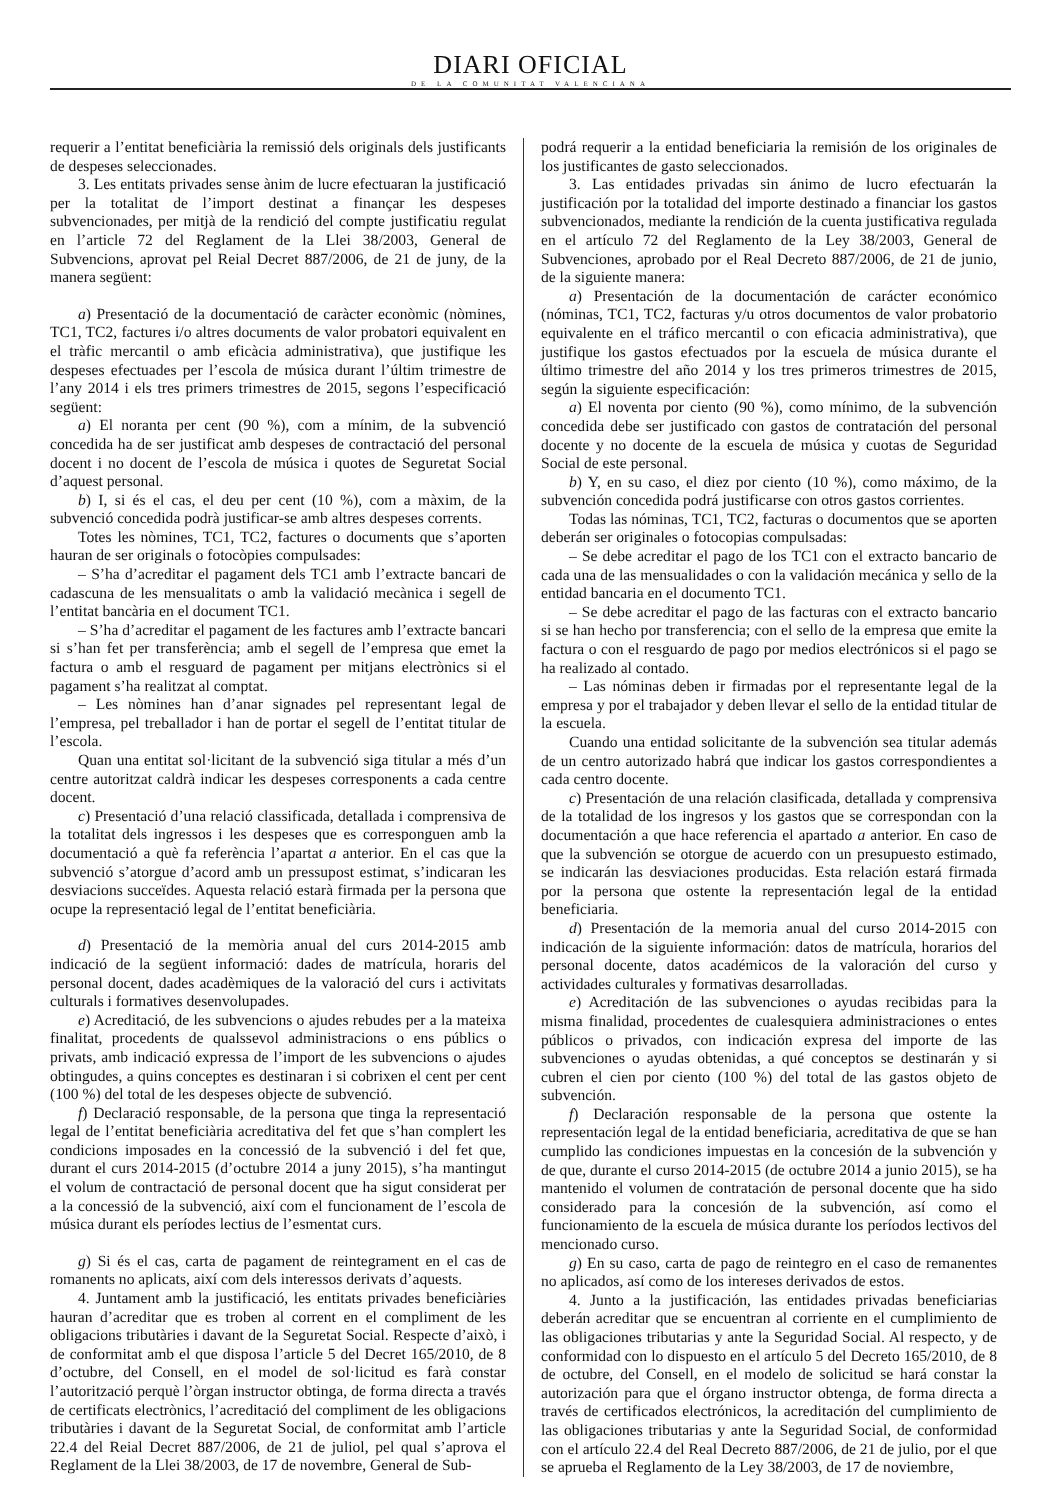DIARI OFICIAL
DE LA COMUNITAT VALENCIANA
requerir a l’entitat beneficiària la remissió dels originals dels justificants de despeses seleccionades.
3. Les entitats privades sense ànim de lucre efectuaran la justificació per la totalitat de l’import destinat a finançar les despeses subvencionades, per mitjà de la rendició del compte justificatiu regulat en l’article 72 del Reglament de la Llei 38/2003, General de Subvencions, aprovat pel Reial Decret 887/2006, de 21 de juny, de la manera següent:
a) Presentació de la documentació de caràcter econòmic (nòmines, TC1, TC2, factures i/o altres documents de valor probatori equivalent en el tràfic mercantil o amb eficàcia administrativa), que justifique les despeses efectuades per l’escola de música durant l’últim trimestre de l’any 2014 i els tres primers trimestres de 2015, segons l’especificació següent:
a) El noranta per cent (90 %), com a mínim, de la subvenció concedida ha de ser justificat amb despeses de contractació del personal docent i no docent de l’escola de música i quotes de Seguretat Social d’aquest personal.
b) I, si és el cas, el deu per cent (10 %), com a màxim, de la subvenció concedida podrà justificar-se amb altres despeses corrents.
Totes les nòmines, TC1, TC2, factures o documents que s’aporten hauran de ser originals o fotocòpies compulsades:
– S’ha d’acreditar el pagament dels TC1 amb l’extracte bancari de cadascuna de les mensualitats o amb la validació mecànica i segell de l’entitat bancària en el document TC1.
– S’ha d’acreditar el pagament de les factures amb l’extracte bancari si s’han fet per transferència; amb el segell de l’empresa que emet la factura o amb el resguard de pagament per mitjans electrònics si el pagament s’ha realitzat al comptat.
– Les nòmines han d’anar signades pel representant legal de l’empresa, pel treballador i han de portar el segell de l’entitat titular de l’escola.
Quan una entitat sol·licitant de la subvenció siga titular a més d’un centre autoritzat caldrà indicar les despeses corresponents a cada centre docent.
c) Presentació d’una relació classificada, detallada i comprensiva de la totalitat dels ingressos i les despeses que es corresponguen amb la documentació a què fa referència l’apartat a anterior. En el cas que la subvenció s’atorgue d’acord amb un pressupost estimat, s’indicaran les desviacions succeïdes. Aquesta relació estarà firmada per la persona que ocupe la representació legal de l’entitat beneficiària.
d) Presentació de la memòria anual del curs 2014-2015 amb indicació de la següent informació: dades de matrícula, horaris del personal docent, dades acadèmiques de la valoració del curs i activitats culturals i formatives desenvolupades.
e) Acreditació, de les subvencions o ajudes rebudes per a la mateixa finalitat, procedents de qualssevol administracions o ens públics o privats, amb indicació expressa de l’import de les subvencions o ajudes obtingudes, a quins conceptes es destinaran i si cobrixen el cent per cent (100 %) del total de les despeses objecte de subvenció.
f) Declaració responsable, de la persona que tinga la representació legal de l’entitat beneficiària acreditativa del fet que s’han complert les condicions imposades en la concessió de la subvenció i del fet que, durant el curs 2014-2015 (d’octubre 2014 a juny 2015), s’ha mantingut el volum de contractació de personal docent que ha sigut considerat per a la concessió de la subvenció, així com el funcionament de l’escola de música durant els períodes lectius de l’esmentat curs.
g) Si és el cas, carta de pagament de reintegrament en el cas de romanents no aplicats, així com dels interessos derivats d’aquests.
4. Juntament amb la justificació, les entitats privades beneficiàries hauran d’acreditar que es troben al corrent en el compliment de les obligacions tributàries i davant de la Seguretat Social. Respecte d’això, i de conformitat amb el que disposa l’article 5 del Decret 165/2010, de 8 d’octubre, del Consell, en el model de sol·licitud es farà constar l’autorització perquè l’òrgan instructor obtinga, de forma directa a través de certificats electrònics, l’acreditació del compliment de les obligacions tributàries i davant de la Seguretat Social, de conformitat amb l’article 22.4 del Reial Decret 887/2006, de 21 de juliol, pel qual s’aprova el Reglament de la Llei 38/2003, de 17 de novembre, General de Sub-
podrá requerir a la entidad beneficiaria la remisión de los originales de los justificantes de gasto seleccionados.
3. Las entidades privadas sin ánimo de lucro efectuarán la justificación por la totalidad del importe destinado a financiar los gastos subvencionados, mediante la rendición de la cuenta justificativa regulada en el artículo 72 del Reglamento de la Ley 38/2003, General de Subvenciones, aprobado por el Real Decreto 887/2006, de 21 de junio, de la siguiente manera:
a) Presentación de la documentación de carácter económico (nóminas, TC1, TC2, facturas y/u otros documentos de valor probatorio equivalente en el tráfico mercantil o con eficacia administrativa), que justifique los gastos efectuados por la escuela de música durante el último trimestre del año 2014 y los tres primeros trimestres de 2015, según la siguiente especificación:
a) El noventa por ciento (90 %), como mínimo, de la subvención concedida debe ser justificado con gastos de contratación del personal docente y no docente de la escuela de música y cuotas de Seguridad Social de este personal.
b) Y, en su caso, el diez por ciento (10 %), como máximo, de la subvención concedida podrá justificarse con otros gastos corrientes.
Todas las nóminas, TC1, TC2, facturas o documentos que se aporten deberán ser originales o fotocopias compulsadas:
– Se debe acreditar el pago de los TC1 con el extracto bancario de cada una de las mensualidades o con la validación mecánica y sello de la entidad bancaria en el documento TC1.
– Se debe acreditar el pago de las facturas con el extracto bancario si se han hecho por transferencia; con el sello de la empresa que emite la factura o con el resguardo de pago por medios electrónicos si el pago se ha realizado al contado.
– Las nóminas deben ir firmadas por el representante legal de la empresa y por el trabajador y deben llevar el sello de la entidad titular de la escuela.
Cuando una entidad solicitante de la subvención sea titular además de un centro autorizado habrá que indicar los gastos correspondientes a cada centro docente.
c) Presentación de una relación clasificada, detallada y comprensiva de la totalidad de los ingresos y los gastos que se correspondan con la documentación a que hace referencia el apartado a anterior. En caso de que la subvención se otorgue de acuerdo con un presupuesto estimado, se indicarán las desviaciones producidas. Esta relación estará firmada por la persona que ostente la representación legal de la entidad beneficiaria.
d) Presentación de la memoria anual del curso 2014-2015 con indicación de la siguiente información: datos de matrícula, horarios del personal docente, datos académicos de la valoración del curso y actividades culturales y formativas desarrolladas.
e) Acreditación de las subvenciones o ayudas recibidas para la misma finalidad, procedentes de cualesquiera administraciones o entes públicos o privados, con indicación expresa del importe de las subvenciones o ayudas obtenidas, a qué conceptos se destinarán y si cubren el cien por ciento (100 %) del total de las gastos objeto de subvención.
f) Declaración responsable de la persona que ostente la representación legal de la entidad beneficiaria, acreditativa de que se han cumplido las condiciones impuestas en la concesión de la subvención y de que, durante el curso 2014-2015 (de octubre 2014 a junio 2015), se ha mantenido el volumen de contratación de personal docente que ha sido considerado para la concesión de la subvención, así como el funcionamiento de la escuela de música durante los períodos lectivos del mencionado curso.
g) En su caso, carta de pago de reintegro en el caso de remanentes no aplicados, así como de los intereses derivados de estos.
4. Junto a la justificación, las entidades privadas beneficiarias deberán acreditar que se encuentran al corriente en el cumplimiento de las obligaciones tributarias y ante la Seguridad Social. Al respecto, y de conformidad con lo dispuesto en el artículo 5 del Decreto 165/2010, de 8 de octubre, del Consell, en el modelo de solicitud se hará constar la autorización para que el órgano instructor obtenga, de forma directa a través de certificados electrónicos, la acreditación del cumplimiento de las obligaciones tributarias y ante la Seguridad Social, de conformidad con el artículo 22.4 del Real Decreto 887/2006, de 21 de julio, por el que se aprueba el Reglamento de la Ley 38/2003, de 17 de noviembre,